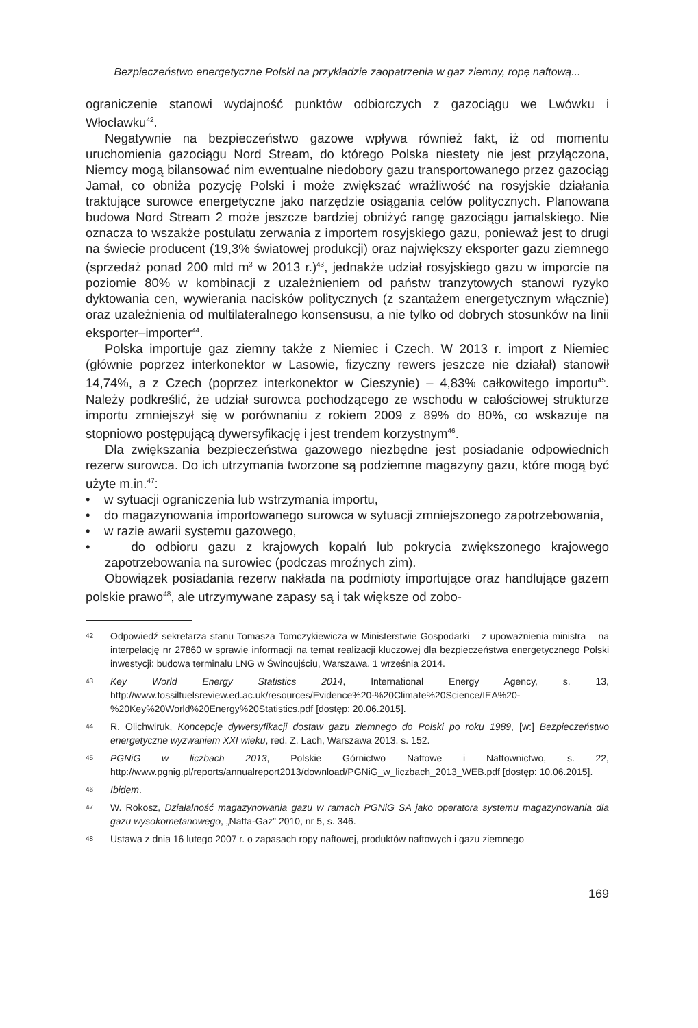Bezpieczeństwo energetyczne Polski na przykładzie zaopatrzenia w gaz ziemny, ropę naftową...
ograniczenie stanowi wydajność punktów odbiorczych z gazociągu we Lwówku i Włocławku<sup>42</sup>.
Negatywnie na bezpieczeństwo gazowe wpływa również fakt, iż od momentu uruchomienia gazociągu Nord Stream, do którego Polska niestety nie jest przyłączona, Niemcy mogą bilansować nim ewentualne niedobory gazu transportowanego przez gazociąg Jamał, co obniża pozycję Polski i może zwiększać wrażliwość na rosyjskie działania traktujące surowce energetyczne jako narzędzie osiągania celów politycznych. Planowana budowa Nord Stream 2 może jeszcze bardziej obniżyć rangę gazociągu jamalskiego. Nie oznacza to wszakże postulatu zerwania z importem rosyjskiego gazu, ponieważ jest to drugi na świecie producent (19,3% światowej produkcji) oraz największy eksporter gazu ziemnego (sprzedaż ponad 200 mld m<sup>3</sup> w 2013 r.)<sup>43</sup>, jednakże udział rosyjskiego gazu w imporcie na poziomie 80% w kombinacji z uzależnieniem od państw tranzytowych stanowi ryzyko dyktowania cen, wywierania nacisków politycznych (z szantażem energetycznym włącznie) oraz uzależnienia od multilateralnego konsensusu, a nie tylko od dobrych stosunków na linii eksporter–importer<sup>44</sup>.
Polska importuje gaz ziemny także z Niemiec i Czech. W 2013 r. import z Niemiec (głównie poprzez interkonektor w Lasowie, fizyczny rewers jeszcze nie działał) stanowił 14,74%, a z Czech (poprzez interkonektor w Cieszynie) – 4,83% całkowitego importu<sup>45</sup>. Należy podkreślić, że udział surowca pochodzącego ze wschodu w całościowej strukturze importu zmniejszył się w porównaniu z rokiem 2009 z 89% do 80%, co wskazuje na stopniowo postępującą dywersyfikację i jest trendem korzystnym<sup>46</sup>.
Dla zwiększania bezpieczeństwa gazowego niezbędne jest posiadanie odpowiednich rezerw surowca. Do ich utrzymania tworzone są podziemne magazyny gazu, które mogą być użyte m.in.<sup>47</sup>:
• w sytuacji ograniczenia lub wstrzymania importu,
• do magazynowania importowanego surowca w sytuacji zmniejszonego zapotrzebowania,
• w razie awarii systemu gazowego,
• do odbioru gazu z krajowych kopalń lub pokrycia zwiększonego krajowego zapotrzebowania na surowiec (podczas mroźnych zim).
Obowiązek posiadania rezerw nakłada na podmioty importujące oraz handlujące gazem polskie prawo<sup>48</sup>, ale utrzymywane zapasy są i tak większe od zobo-
42 Odpowiedź sekretarza stanu Tomasza Tomczykiewicza w Ministerstwie Gospodarki – z upoważnienia ministra – na interpelację nr 27860 w sprawie informacji na temat realizacji kluczowej dla bezpieczeństwa energetycznego Polski inwestycji: budowa terminalu LNG w Świnoujściu, Warszawa, 1 września 2014.
43 Key World Energy Statistics 2014, International Energy Agency, s. 13, http://www.fossilfuelsreview.ed.ac.uk/resources/Evidence%20-%20Climate%20Science/IEA%20-%20Key%20World%20Energy%20Statistics.pdf [dostęp: 20.06.2015].
44 R. Olichwiruk, Koncepcje dywersyfikacji dostaw gazu ziemnego do Polski po roku 1989, [w:] Bezpieczeństwo energetyczne wyzwaniem XXI wieku, red. Z. Lach, Warszawa 2013. s. 152.
45 PGNiG w liczbach 2013, Polskie Górnictwo Naftowe i Naftownictwo, s. 22, http://www.pgnig.pl/reports/annualreport2013/download/PGNiG_w_liczbach_2013_WEB.pdf [dostęp: 10.06.2015].
46 Ibidem.
47 W. Rokosz, Działalność magazynowania gazu w ramach PGNiG SA jako operatora systemu magazynowania dla gazu wysokometanowego, „Nafta-Gaz” 2010, nr 5, s. 346.
48 Ustawa z dnia 16 lutego 2007 r. o zapasach ropy naftowej, produktów naftowych i gazu ziemnego
169